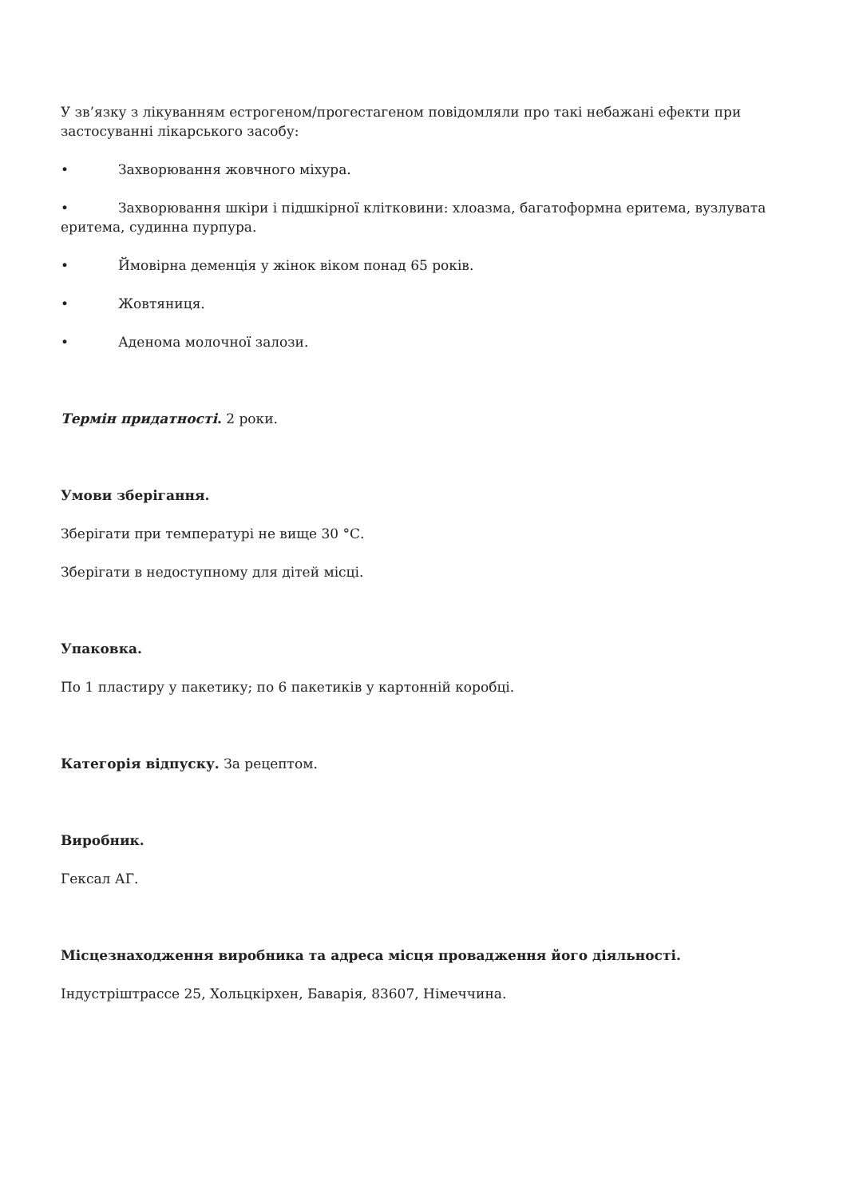У зв’язку з лікуванням естрогеном/прогестагеном повідомляли про такі небажані ефекти при застосуванні лікарського засобу:
• Захворювання жовчного міхура.
• Захворювання шкіри і підшкірної клітковини: хлоазма, багатоформна еритема, вузлувата еритема, судинна пурпура.
• Ймовірна деменція у жінок віком понад 65 років.
• Жовтяниця.
• Аденома молочної залози.
Термін придатності. 2 роки.
Умови зберігання.
Зберігати при температурі не вище 30 °С.
Зберігати в недоступному для дітей місці.
Упаковка.
По 1 пластиру у пакетику; по 6 пакетиків у картонній коробці.
Категорія відпуску. За рецептом.
Виробник.
Гексал АГ.
Місцезнаходження виробника та адреса місця провадження його діяльності.
Індустріштрассе 25, Хольцкірхен, Баварія, 83607, Німеччина.